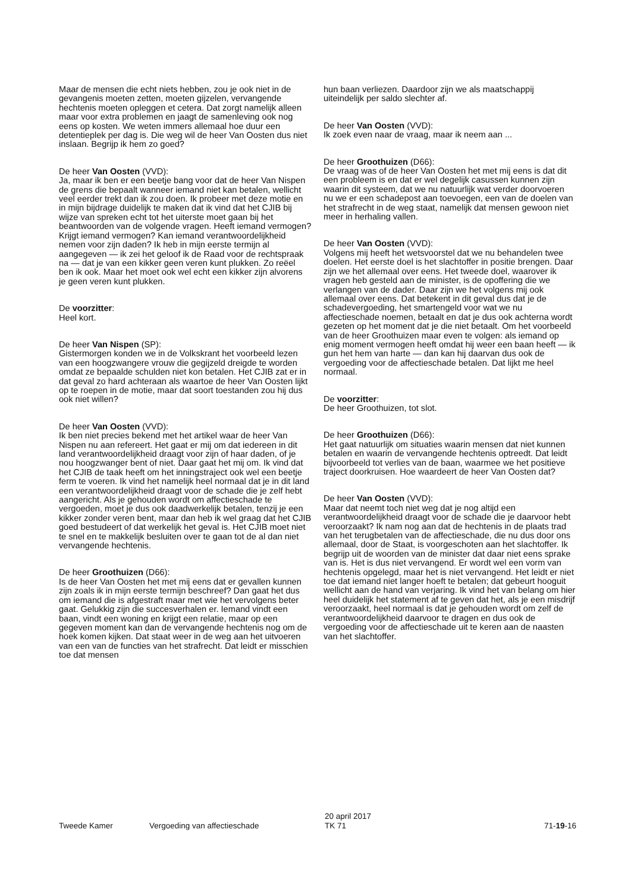Maar de mensen die echt niets hebben, zou je ook niet in de gevangenis moeten zetten, moeten gijzelen, vervangende hechtenis moeten opleggen et cetera. Dat zorgt namelijk alleen maar voor extra problemen en jaagt de samenleving ook nog eens op kosten. We weten immers allemaal hoe duur een detentieplek per dag is. Die weg wil de heer Van Oosten dus niet inslaan. Begrijp ik hem zo goed?
De heer Van Oosten (VVD):
Ja, maar ik ben er een beetje bang voor dat de heer Van Nispen de grens die bepaalt wanneer iemand niet kan betalen, wellicht veel eerder trekt dan ik zou doen. Ik probeer met deze motie en in mijn bijdrage duidelijk te maken dat ik vind dat het CJIB bij wijze van spreken echt tot het uiterste moet gaan bij het beantwoorden van de volgende vragen. Heeft iemand vermogen? Krijgt iemand vermogen? Kan iemand verantwoordelijkheid nemen voor zijn daden? Ik heb in mijn eerste termijn al aangegeven — ik zei het geloof ik de Raad voor de rechtspraak na — dat je van een kikker geen veren kunt plukken. Zo reëel ben ik ook. Maar het moet ook wel echt een kikker zijn alvorens je geen veren kunt plukken.
De voorzitter:
Heel kort.
De heer Van Nispen (SP):
Gistermorgen konden we in de Volkskrant het voorbeeld lezen van een hoogzwangere vrouw die gegijzeld dreigde te worden omdat ze bepaalde schulden niet kon betalen. Het CJIB zat er in dat geval zo hard achteraan als waartoe de heer Van Oosten lijkt op te roepen in de motie, maar dat soort toestanden zou hij dus ook niet willen?
De heer Van Oosten (VVD):
Ik ben niet precies bekend met het artikel waar de heer Van Nispen nu aan refereert. Het gaat er mij om dat iedereen in dit land verantwoordelijkheid draagt voor zijn of haar daden, of je nou hoogzwanger bent of niet. Daar gaat het mij om. Ik vind dat het CJIB de taak heeft om het inningstraject ook wel een beetje ferm te voeren. Ik vind het namelijk heel normaal dat je in dit land een verantwoordelijkheid draagt voor de schade die je zelf hebt aangericht. Als je gehouden wordt om affectieschade te vergoeden, moet je dus ook daadwerkelijk betalen, tenzij je een kikker zonder veren bent, maar dan heb ik wel graag dat het CJIB goed bestudeert of dat werkelijk het geval is. Het CJIB moet niet te snel en te makkelijk besluiten over te gaan tot de al dan niet vervangende hechtenis.
De heer Groothuizen (D66):
Is de heer Van Oosten het met mij eens dat er gevallen kunnen zijn zoals ik in mijn eerste termijn beschreef? Dan gaat het dus om iemand die is afgestraft maar met wie het vervolgens beter gaat. Gelukkig zijn die succesverhalen er. Iemand vindt een baan, vindt een woning en krijgt een relatie, maar op een gegeven moment kan dan de vervangende hechtenis nog om de hoek komen kijken. Dat staat weer in de weg aan het uitvoeren van een van de functies van het strafrecht. Dat leidt er misschien toe dat mensen
hun baan verliezen. Daardoor zijn we als maatschappij uiteindelijk per saldo slechter af.
De heer Van Oosten (VVD):
Ik zoek even naar de vraag, maar ik neem aan ...
De heer Groothuizen (D66):
De vraag was of de heer Van Oosten het met mij eens is dat dit een probleem is en dat er wel degelijk casussen kunnen zijn waarin dit systeem, dat we nu natuurlijk wat verder doorvoeren nu we er een schadepost aan toevoegen, een van de doelen van het strafrecht in de weg staat, namelijk dat mensen gewoon niet meer in herhaling vallen.
De heer Van Oosten (VVD):
Volgens mij heeft het wetsvoorstel dat we nu behandelen twee doelen. Het eerste doel is het slachtoffer in positie brengen. Daar zijn we het allemaal over eens. Het tweede doel, waarover ik vragen heb gesteld aan de minister, is de opoffering die we verlangen van de dader. Daar zijn we het volgens mij ook allemaal over eens. Dat betekent in dit geval dus dat je de schadevergoeding, het smartengeld voor wat we nu affectieschade noemen, betaalt en dat je dus ook achterna wordt gezeten op het moment dat je die niet betaalt. Om het voorbeeld van de heer Groothuizen maar even te volgen: als iemand op enig moment vermogen heeft omdat hij weer een baan heeft — ik gun het hem van harte — dan kan hij daarvan dus ook de vergoeding voor de affectieschade betalen. Dat lijkt me heel normaal.
De voorzitter:
De heer Groothuizen, tot slot.
De heer Groothuizen (D66):
Het gaat natuurlijk om situaties waarin mensen dat niet kunnen betalen en waarin de vervangende hechtenis optreedt. Dat leidt bijvoorbeeld tot verlies van de baan, waarmee we het positieve traject doorkruisen. Hoe waardeert de heer Van Oosten dat?
De heer Van Oosten (VVD):
Maar dat neemt toch niet weg dat je nog altijd een verantwoordelijkheid draagt voor de schade die je daarvoor hebt veroorzaakt? Ik nam nog aan dat de hechtenis in de plaats trad van het terugbetalen van de affectieschade, die nu dus door ons allemaal, door de Staat, is voorgeschoten aan het slachtoffer. Ik begrijp uit de woorden van de minister dat daar niet eens sprake van is. Het is dus niet vervangend. Er wordt wel een vorm van hechtenis opgelegd, maar het is niet vervangend. Het leidt er niet toe dat iemand niet langer hoeft te betalen; dat gebeurt hooguit wellicht aan de hand van verjaring. Ik vind het van belang om hier heel duidelijk het statement af te geven dat het, als je een misdrijf veroorzaakt, heel normaal is dat je gehouden wordt om zelf de verantwoordelijkheid daarvoor te dragen en dus ook de vergoeding voor de affectieschade uit te keren aan de naasten van het slachtoffer.
Tweede Kamer Vergoeding van affectieschade
20 april 2017
TK 71
71-19-16